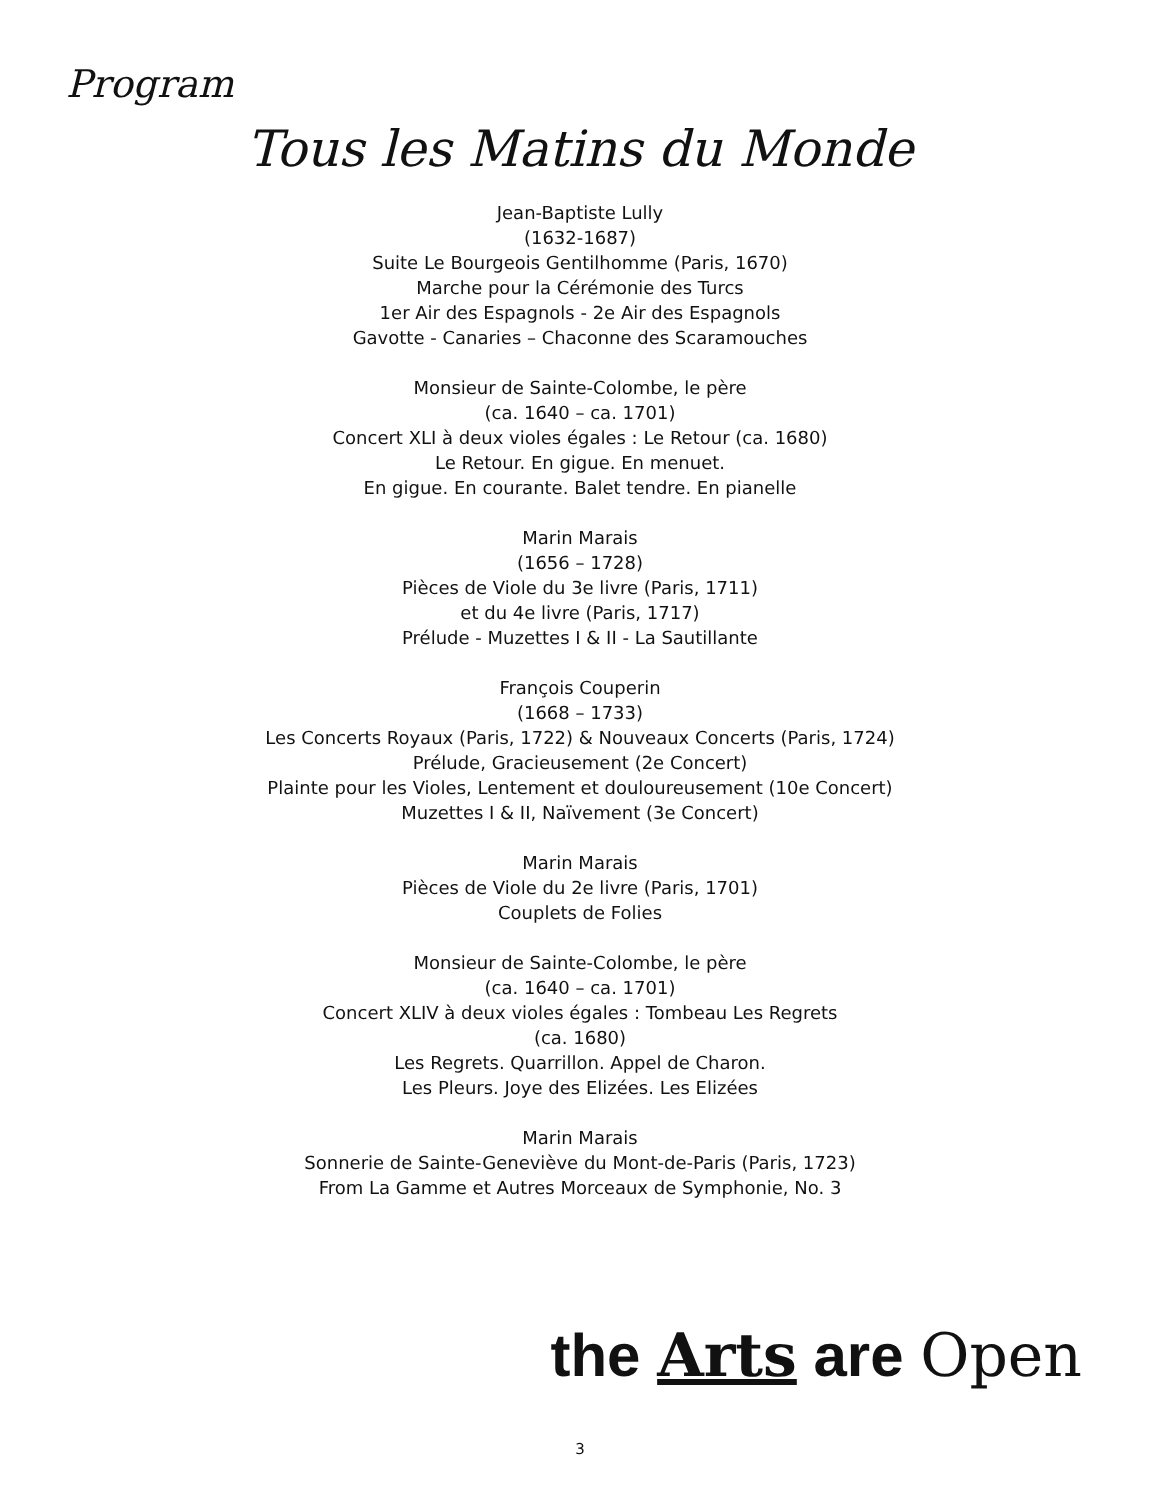Program
Tous les Matins du Monde
Jean-Baptiste Lully
(1632-1687)
Suite Le Bourgeois Gentilhomme (Paris, 1670)
Marche pour la Cérémonie des Turcs
1er Air des Espagnols - 2e Air des Espagnols
Gavotte - Canaries – Chaconne des Scaramouches
Monsieur de Sainte-Colombe, le père
(ca. 1640 – ca. 1701)
Concert XLI à deux violes égales : Le Retour (ca. 1680)
Le Retour. En gigue. En menuet.
En gigue. En courante. Balet tendre. En pianelle
Marin Marais
(1656 – 1728)
Pièces de Viole du 3e livre (Paris, 1711)
et du 4e livre (Paris, 1717)
Prélude - Muzettes I & II - La Sautillante
François Couperin
(1668 – 1733)
Les Concerts Royaux (Paris, 1722) & Nouveaux Concerts (Paris, 1724)
Prélude, Gracieusement (2e Concert)
Plainte pour les Violes, Lentement et douloureusement (10e Concert)
Muzettes I & II, Naïvement (3e Concert)
Marin Marais
Pièces de Viole du 2e livre (Paris, 1701)
Couplets de Folies
Monsieur de Sainte-Colombe, le père
(ca. 1640 – ca. 1701)
Concert XLIV à deux violes égales : Tombeau Les Regrets
(ca. 1680)
Les Regrets. Quarrillon. Appel de Charon.
Les Pleurs. Joye des Elizées. Les Elizées
Marin Marais
Sonnerie de Sainte-Geneviève du Mont-de-Paris (Paris, 1723)
From La Gamme et Autres Morceaux de Symphonie, No. 3
the Arts are Open
3